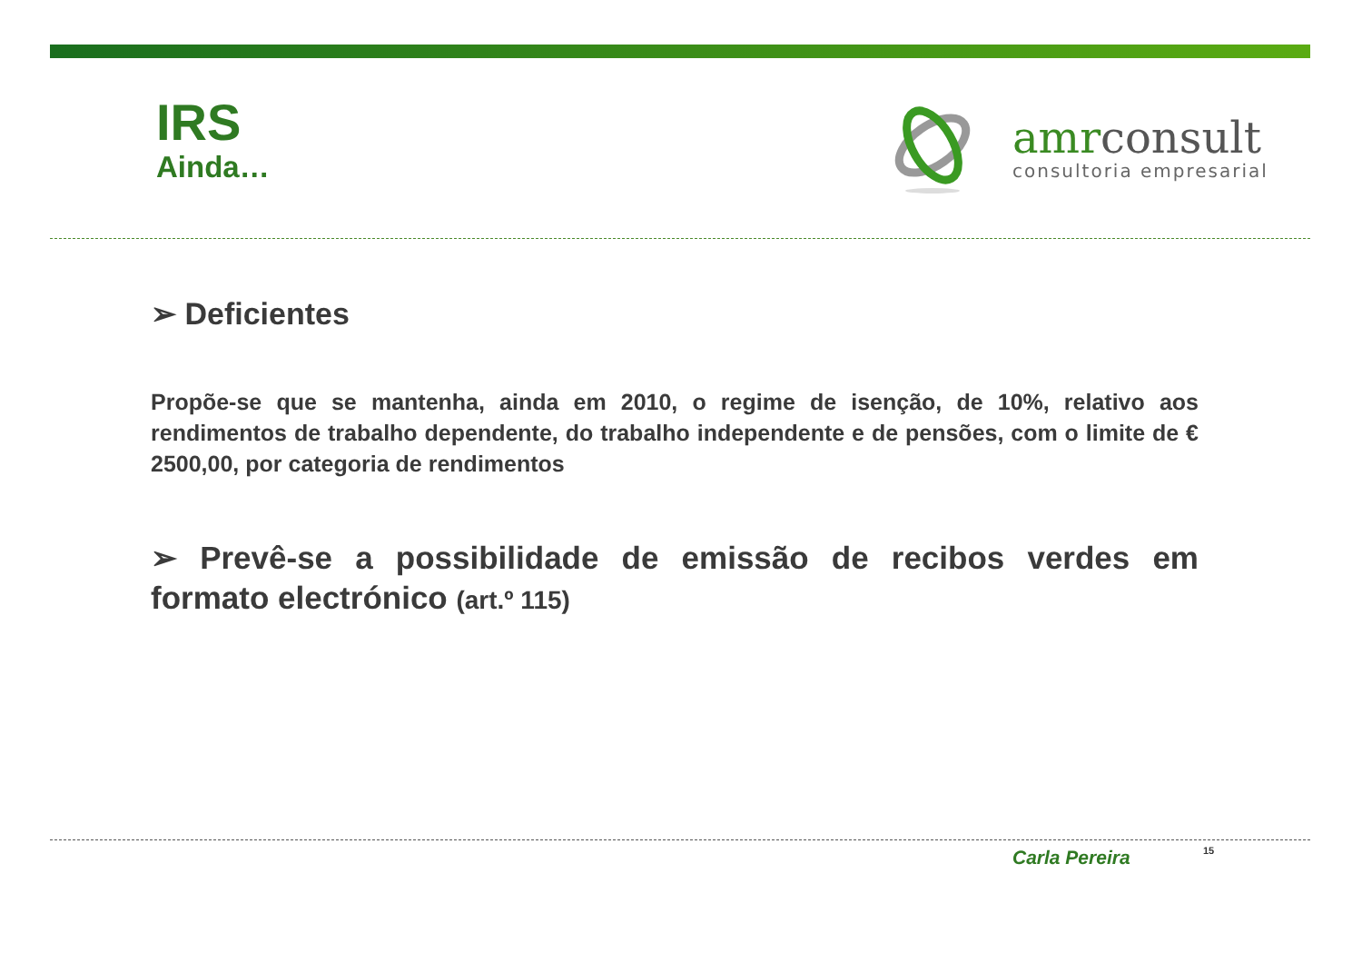IRS
Ainda…
amrconsult
consultoria empresarial
➢ Deficientes
Propõe-se que se mantenha, ainda em 2010, o regime de isenção, de 10%, relativo aos rendimentos de trabalho dependente, do trabalho independente e de pensões, com o limite de € 2500,00, por categoria de rendimentos
➢ Prevê-se a possibilidade de emissão de recibos verdes em formato electrónico (art.º 115)
Carla Pereira 15